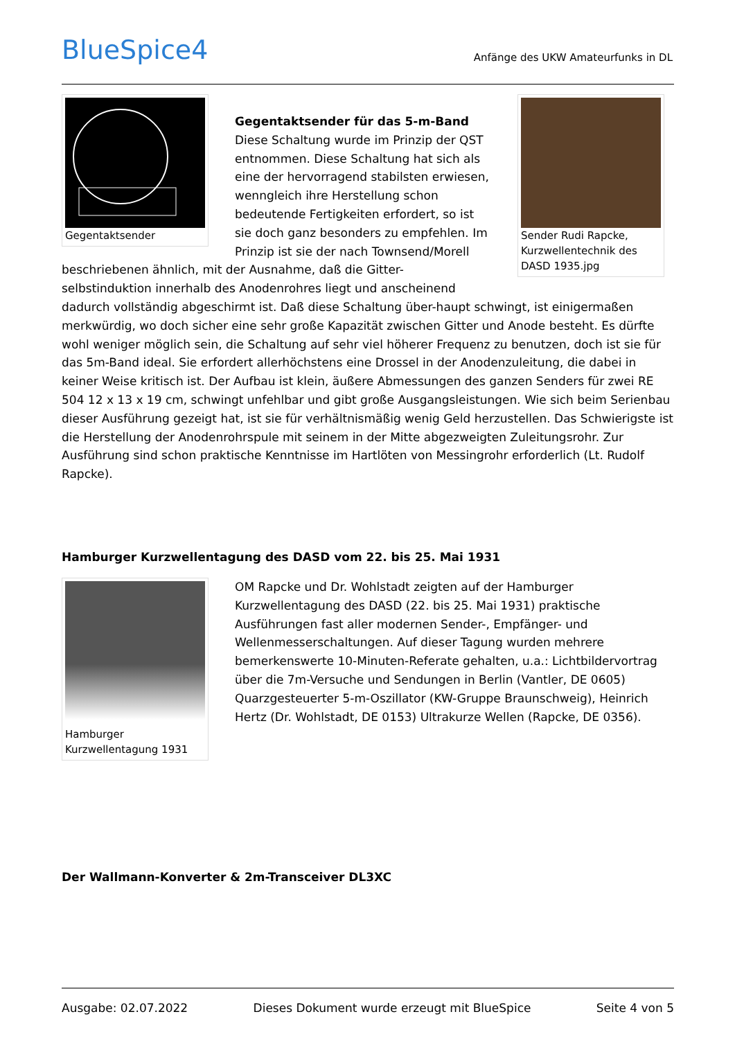BlueSpice4
Anfänge des UKW Amateurfunks in DL
Gegentaktsender Sender Rudi Rapcke, Kurzwellentechnik des DASD 1935.jpg
Gegentaktsender für das 5-m-Band
Diese Schaltung wurde im Prinzip der QST entnommen. Diese Schaltung hat sich als eine der hervorragend stabilsten erwiesen, wenngleich ihre Herstellung schon bedeutende Fertigkeiten erfordert, so ist sie doch ganz besonders zu empfehlen. Im Prinzip ist sie der nach Townsend/Morell beschriebenen ähnlich, mit der Ausnahme, daß die Gitter-selbstinduktion innerhalb des Anodenrohres liegt und anscheinend dadurch vollständig abgeschirmt ist. Daß diese Schaltung über-haupt schwingt, ist einigermaßen merkwürdig, wo doch sicher eine sehr große Kapazität zwischen Gitter und Anode besteht. Es dürfte wohl weniger möglich sein, die Schaltung auf sehr viel höherer Frequenz zu benutzen, doch ist sie für das 5m-Band ideal. Sie erfordert allerhöchstens eine Drossel in der Anodenzuleitung, die dabei in keiner Weise kritisch ist. Der Aufbau ist klein, äußere Abmessungen des ganzen Senders für zwei RE 504 12 x 13 x 19 cm, schwingt unfehlbar und gibt große Ausgangsleistungen. Wie sich beim Serienbau dieser Ausführung gezeigt hat, ist sie für verhältnismäßig wenig Geld herzustellen. Das Schwierigste ist die Herstellung der Anodenrohrspule mit seinem in der Mitte abgezweigten Zuleitungsrohr. Zur Ausführung sind schon praktische Kenntnisse im Hartlöten von Messingrohr erforderlich (Lt. Rudolf Rapcke).
Hamburger Kurzwellentagung des DASD vom 22. bis 25. Mai 1931
Hamburger Kurzwellentagung 1931
OM Rapcke und Dr. Wohlstadt zeigten auf der Hamburger Kurzwellentagung des DASD (22. bis 25. Mai 1931) praktische Ausführungen fast aller modernen Sender-, Empfänger- und Wellenmesserschaltungen. Auf dieser Tagung wurden mehrere bemerkenswerte 10-Minuten-Referate gehalten, u.a.: Lichtbildervortrag über die 7m-Versuche und Sendungen in Berlin (Vantler, DE 0605) Quarzgesteuerter 5-m-Oszillator (KW-Gruppe Braunschweig), Heinrich Hertz (Dr. Wohlstadt, DE 0153) Ultrakurze Wellen (Rapcke, DE 0356).
Der Wallmann-Konverter & 2m-Transceiver DL3XC
Ausgabe: 02.07.2022 Dieses Dokument wurde erzeugt mit BlueSpice Seite 4 von 5